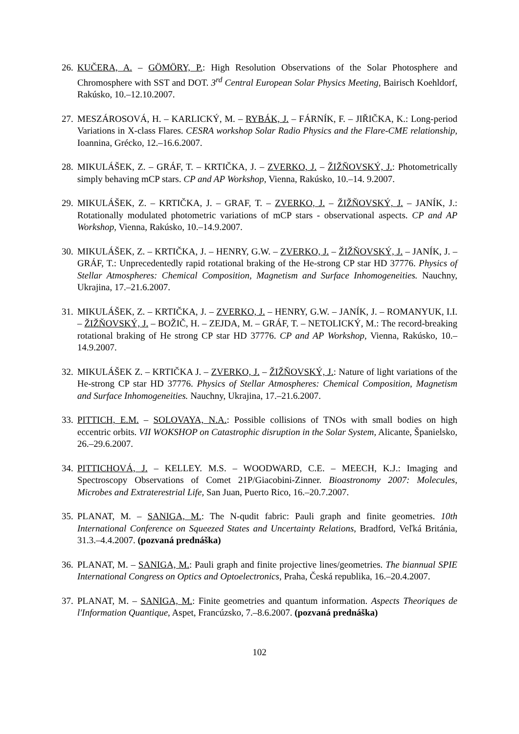26. KUČERA, A. – GÖMÖRY, P.: High Resolution Observations of the Solar Photosphere and Chromosphere with SST and DOT. 3<sup>rd</sup> Central European Solar Physics Meeting, Bairisch Koehldorf, Rakúsko, 10.–12.10.2007.
27. MESZÁROSOVÁ, H. – KARLICKÝ, M. – RYBÁK, J. – FÁRNÍK, F. – JIŘIČKA, K.: Long-period Variations in X-class Flares. CESRA workshop Solar Radio Physics and the Flare-CME relationship, Ioannina, Grécko, 12.–16.6.2007.
28. MIKULÁŠEK, Z. – GRÁF, T. – KRTIČKA, J. – ZVERKO, J. – ŽIŽŇOVSKÝ, J.: Photometrically simply behaving mCP stars. CP and AP Workshop, Vienna, Rakúsko, 10.–14. 9.2007.
29. MIKULÁŠEK, Z. – KRTIČKA, J. – GRAF, T. – ZVERKO, J. – ŽIŽŇOVSKÝ, J. – JANÍK, J.: Rotationally modulated photometric variations of mCP stars - observational aspects. CP and AP Workshop, Vienna, Rakúsko, 10.–14.9.2007.
30. MIKULÁŠEK, Z. – KRTIČKA, J. – HENRY, G.W. – ZVERKO, J. – ŽIŽŇOVSKÝ, J. – JANÍK, J. – GRÁF, T.: Unprecedentedly rapid rotational braking of the He-strong CP star HD 37776. Physics of Stellar Atmospheres: Chemical Composition, Magnetism and Surface Inhomogeneities. Nauchny, Ukrajina, 17.–21.6.2007.
31. MIKULÁŠEK, Z. – KRTIČKA, J. – ZVERKO, J. – HENRY, G.W. – JANÍK, J. – ROMANYUK, I.I. – ŽIŽŇOVSKÝ, J. – BOŽIČ, H. – ZEJDA, M. – GRÁF, T. – NETOLICKÝ, M.: The record-breaking rotational braking of He strong CP star HD 37776. CP and AP Workshop, Vienna, Rakúsko, 10.–14.9.2007.
32. MIKULÁŠEK Z. – KRTIČKA J. – ZVERKO, J. – ŽIŽŇOVSKÝ, J.: Nature of light variations of the He-strong CP star HD 37776. Physics of Stellar Atmospheres: Chemical Composition, Magnetism and Surface Inhomogeneities. Nauchny, Ukrajina, 17.–21.6.2007.
33. PITTICH, E.M. – SOLOVAYA, N.A.: Possible collisions of TNOs with small bodies on high eccentric orbits. VII WOKSHOP on Catastrophic disruption in the Solar System, Alicante, Španielsko, 26.–29.6.2007.
34. PITTICHOVÁ, J. – KELLEY. M.S. – WOODWARD, C.E. – MEECH, K.J.: Imaging and Spectroscopy Observations of Comet 21P/Giacobini-Zinner. Bioastronomy 2007: Molecules, Microbes and Extraterestrial Life, San Juan, Puerto Rico, 16.–20.7.2007.
35. PLANAT, M. – SANIGA, M.: The N-qudit fabric: Pauli graph and finite geometries. 10th International Conference on Squeezed States and Uncertainty Relations, Bradford, Veľká Británia, 31.3.–4.4.2007. (pozvaná prednáška)
36. PLANAT, M. – SANIGA, M.: Pauli graph and finite projective lines/geometries. The biannual SPIE International Congress on Optics and Optoelectronics, Praha, Česká republika, 16.–20.4.2007.
37. PLANAT, M. – SANIGA, M.: Finite geometries and quantum information. Aspects Theoriques de l'Information Quantique, Aspet, Francúzsko, 7.–8.6.2007. (pozvaná prednáška)
102